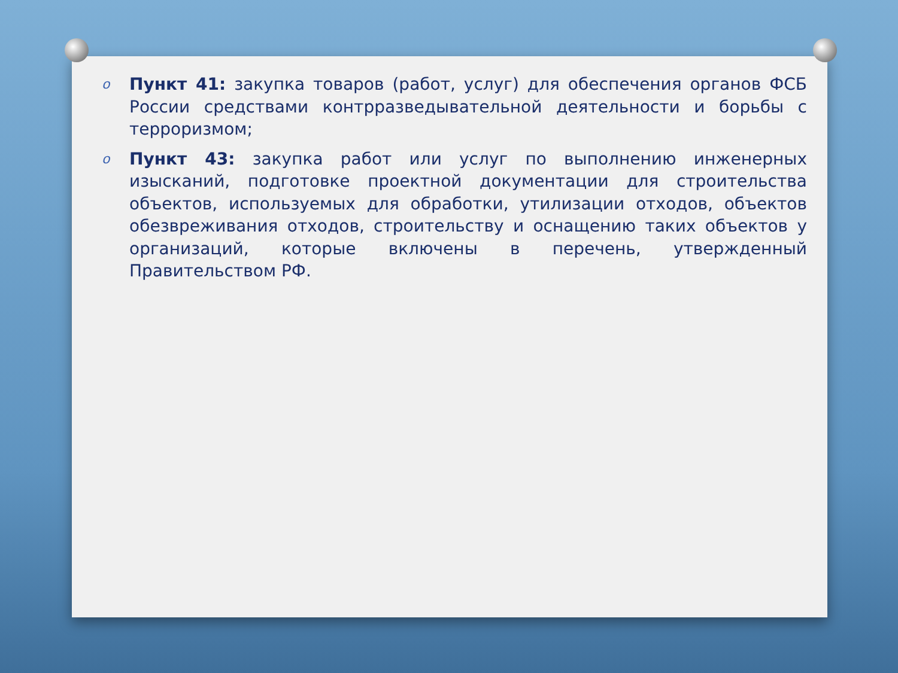o
Пункт 41: закупка товаров (работ, услуг) для обеспечения органов ФСБ России средствами контрразведывательной деятельности и борьбы с терроризмом;
o
Пункт 43: закупка работ или услуг по выполнению инженерных изысканий, подготовке проектной документации для строительства объектов, используемых для обработки, утилизации отходов, объектов обезвреживания отходов, строительству и оснащению таких объектов у организаций, которые включены в перечень, утвержденный Правительством РФ.